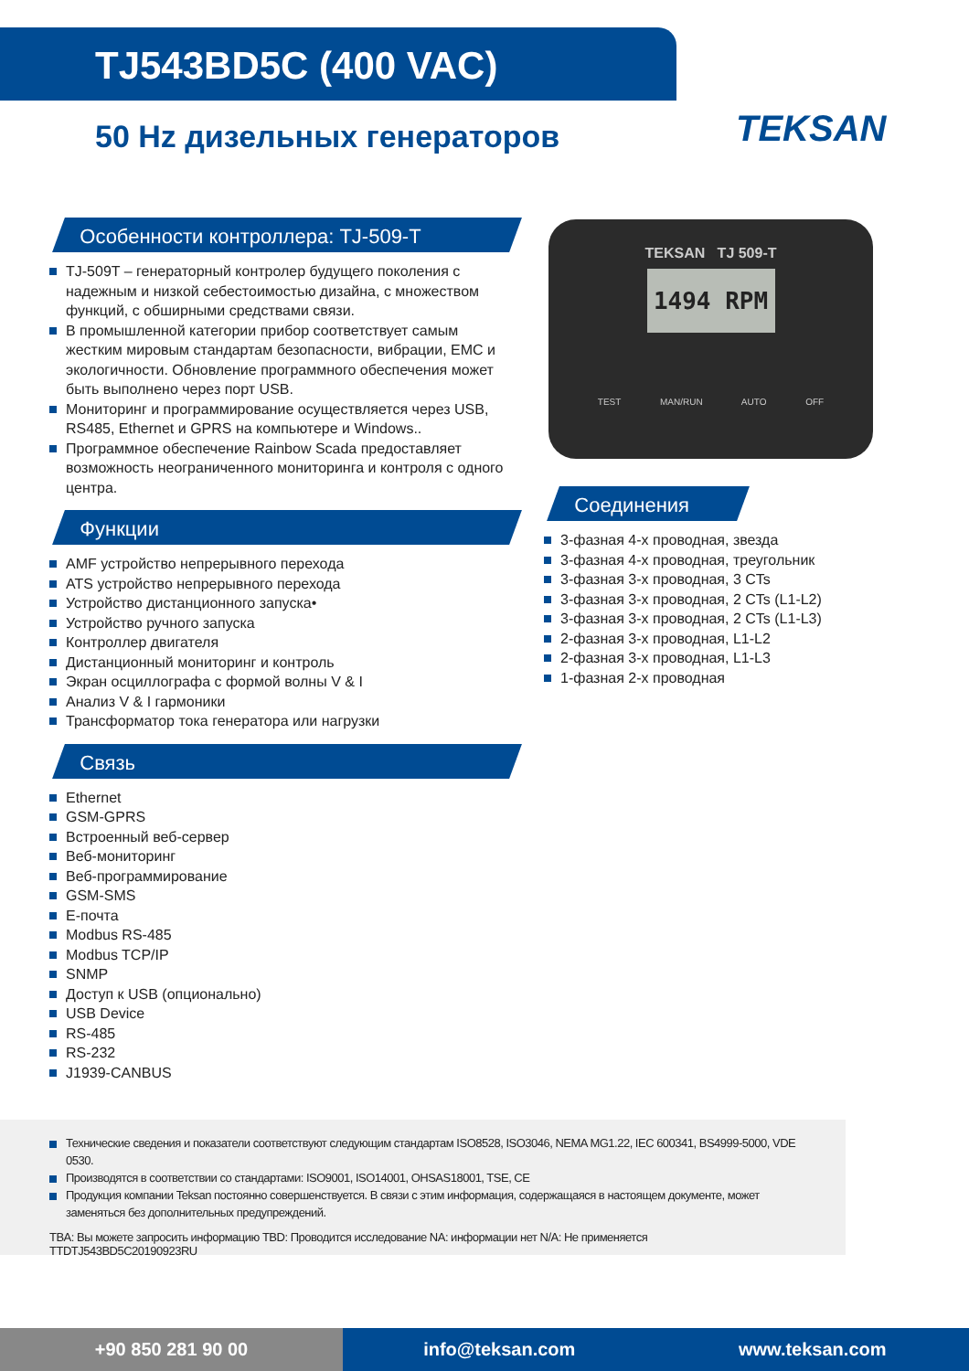TJ543BD5C (400 VAC)
50 Hz дизельных генераторов TEKSAN
Особенности контроллера: TJ-509-T
TJ-509T – генераторный контролер будущего поколения с надежным и низкой себестоимостью дизайна, с множеством функций, с обширными средствами связи.
В промышленной категории прибор соответствует самым жестким мировым стандартам безопасности, вибрации, EMC и экологичности. Обновление программного обеспечения может быть выполнено через порт USB.
Мониторинг и программирование осуществляется через USB, RS485, Ethernet и GPRS на компьютере и Windows..
Программное обеспечение Rainbow Scada предоставляет возможность неограниченного мониторинга и контроля с одного центра.
Функции
AMF устройство непрерывного перехода
ATS устройство непрерывного перехода
Устройство дистанционного запуска•
Устройство ручного запуска
Контроллер двигателя
Дистанционный мониторинг и контроль
Экран осциллографа с формой волны V & I
Анализ V & I гармоники
Трансформатор тока генератора или нагрузки
Связь
Ethernet
GSM-GPRS
Встроенный веб-сервер
Веб-мониторинг
Веб-программирование
GSM-SMS
E-почта
Modbus RS-485
Modbus TCP/IP
SNMP
Доступ к USB (опционально)
USB Device
RS-485
RS-232
J1939-CANBUS
TEKSAN TJ 509-T
1494 RPM
TEST MAN/RUN AUTO OFF
Соединения
3-фазная 4-х проводная, звезда
3-фазная 4-х проводная, треугольник
3-фазная 3-х проводная, 3 CTs
3-фазная 3-х проводная, 2 CTs (L1-L2)
3-фазная 3-х проводная, 2 CTs (L1-L3)
2-фазная 3-х проводная, L1-L2
2-фазная 3-х проводная, L1-L3
1-фазная 2-х проводная
Технические сведения и показатели соответствуют следующим стандартам ISO8528, ISO3046, NEMA MG1.22, IEC 600341, BS4999-5000, VDE 0530.
Производятся в соответствии со стандартами: ISO9001, ISO14001, OHSAS18001, TSE, CE
Продукция компании Teksan постоянно совершенствуется. В связи с этим информация, содержащаяся в настоящем документе, может заменяться без дополнительных предупреждений.
TBA: Вы можете запросить информацию TBD: Проводится исследование NA: информации нет N/A: Не применяется TTDTJ543BD5C20190923RU
+90 850 281 90 00
info@teksan.com www.teksan.com